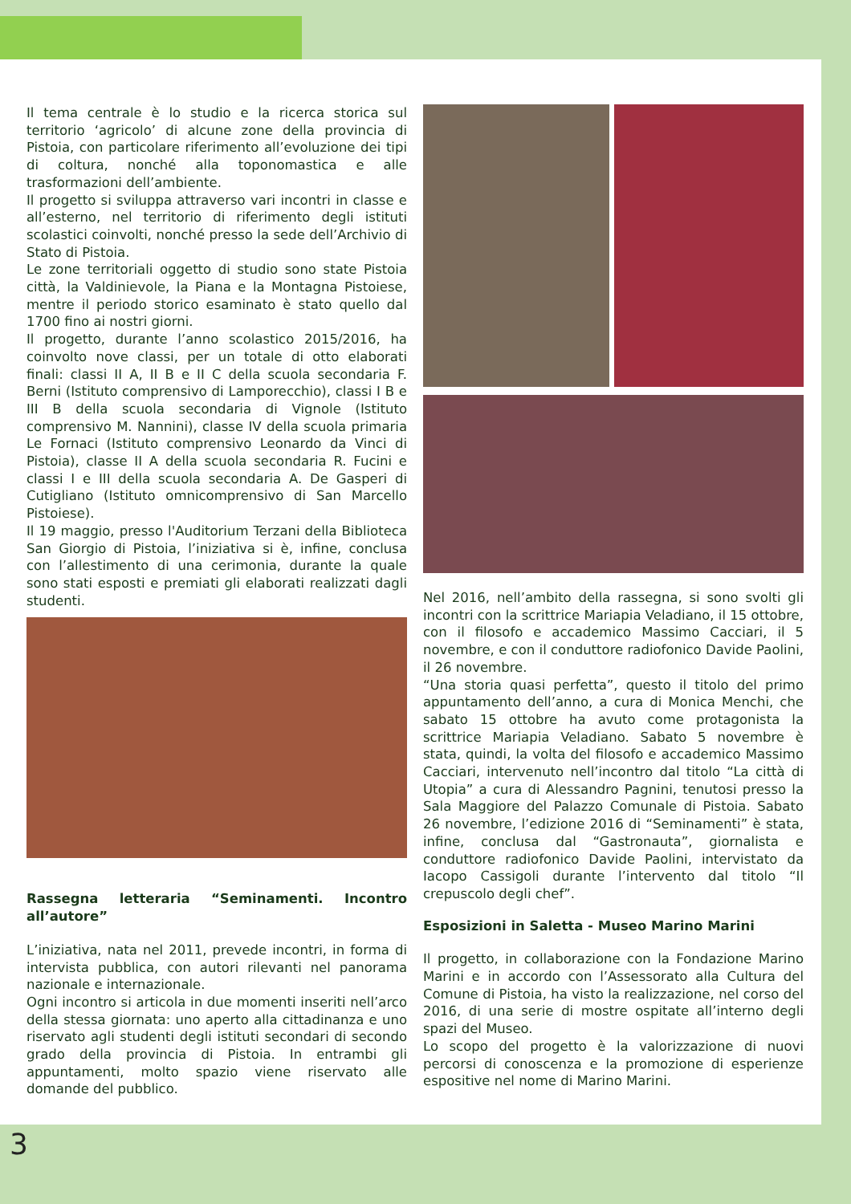Il tema centrale è lo studio e la ricerca storica sul territorio ‘agricolo’ di alcune zone della provincia di Pistoia, con particolare riferimento all’evoluzione dei tipi di coltura, nonché alla toponomastica e alle trasformazioni dell’ambiente.
Il progetto si sviluppa attraverso vari incontri in classe e all’esterno, nel territorio di riferimento degli istituti scolastici coinvolti, nonché presso la sede dell’Archivio di Stato di Pistoia.
Le zone territoriali oggetto di studio sono state Pistoia città, la Valdinievole, la Piana e la Montagna Pistoiese, mentre il periodo storico esaminato è stato quello dal 1700 fino ai nostri giorni.
Il progetto, durante l’anno scolastico 2015/2016, ha coinvolto nove classi, per un totale di otto elaborati finali: classi II A, II B e II C della scuola secondaria F. Berni (Istituto comprensivo di Lamporecchio), classi I B e III B della scuola secondaria di Vignole (Istituto comprensivo M. Nannini), classe IV della scuola primaria Le Fornaci (Istituto comprensivo Leonardo da Vinci di Pistoia), classe II A della scuola secondaria R. Fucini e classi I e III della scuola secondaria A. De Gasperi di Cutigliano (Istituto omnicomprensivo di San Marcello Pistoiese).
Il 19 maggio, presso l'Auditorium Terzani della Biblioteca San Giorgio di Pistoia, l’iniziativa si è, infine, conclusa con l’allestimento di una cerimonia, durante la quale sono stati esposti e premiati gli elaborati realizzati dagli studenti.
Rassegna letteraria “Seminamenti. Incontro all’autore”
L’iniziativa, nata nel 2011, prevede incontri, in forma di intervista pubblica, con autori rilevanti nel panorama nazionale e internazionale.
Ogni incontro si articola in due momenti inseriti nell’arco della stessa giornata: uno aperto alla cittadinanza e uno riservato agli studenti degli istituti secondari di secondo grado della provincia di Pistoia. In entrambi gli appuntamenti, molto spazio viene riservato alle domande del pubblico.
Nel 2016, nell’ambito della rassegna, si sono svolti gli incontri con la scrittrice Mariapia Veladiano, il 15 ottobre, con il filosofo e accademico Massimo Cacciari, il 5 novembre, e con il conduttore radiofonico Davide Paolini, il 26 novembre.
“Una storia quasi perfetta”, questo il titolo del primo appuntamento dell’anno, a cura di Monica Menchi, che sabato 15 ottobre ha avuto come protagonista la scrittrice Mariapia Veladiano. Sabato 5 novembre è stata, quindi, la volta del filosofo e accademico Massimo Cacciari, intervenuto nell’incontro dal titolo “La città di Utopia” a cura di Alessandro Pagnini, tenutosi presso la Sala Maggiore del Palazzo Comunale di Pistoia. Sabato 26 novembre, l’edizione 2016 di “Seminamenti” è stata, infine, conclusa dal “Gastronauta”, giornalista e conduttore radiofonico Davide Paolini, intervistato da Iacopo Cassigoli durante l’intervento dal titolo “Il crepuscolo degli chef”.
Esposizioni in Saletta - Museo Marino Marini
Il progetto, in collaborazione con la Fondazione Marino Marini e in accordo con l’Assessorato alla Cultura del Comune di Pistoia, ha visto la realizzazione, nel corso del 2016, di una serie di mostre ospitate all’interno degli spazi del Museo.
Lo scopo del progetto è la valorizzazione di nuovi percorsi di conoscenza e la promozione di esperienze espositive nel nome di Marino Marini.
3